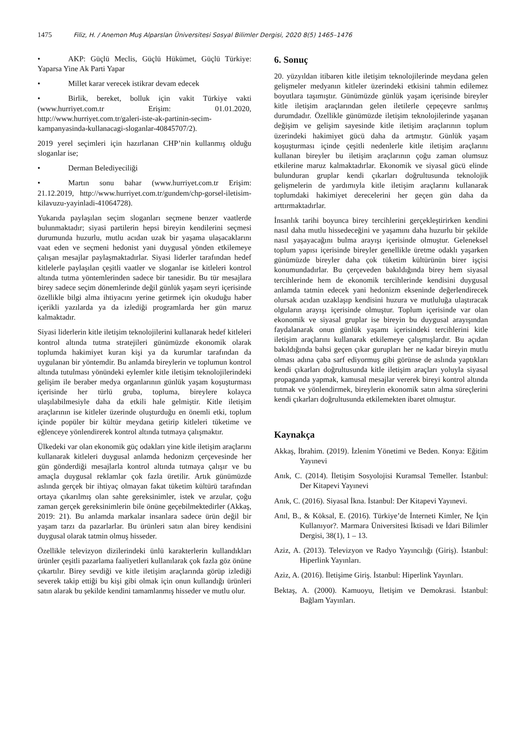1475 Filiz, H. / Anemon Muş Alparslan Üniversitesi Sosyal Bilimler Dergisi, 2020 8(5) 1465–1476
• AKP: Güçlü Meclis, Güçlü Hükümet, Güçlü Türkiye: Yaparsa Yine Ak Parti Yapar
• Millet karar verecek istikrar devam edecek
• Birlik, bereket, bolluk için vakit Türkiye vakti (www.hurriyet.com.tr Erişim: 01.01.2020, http://www.hurriyet.com.tr/galeri-iste-ak-partinin-secim-kampanyasinda-kullanacagi-sloganlar-40845707/2).
2019 yerel seçimleri için hazırlanan CHP’nin kullanmış olduğu sloganlar ise;
• Derman Belediyeciliği
• Martın sonu bahar (www.hurriyet.com.tr Erişim: 21.12.2019, http://www.hurriyet.com.tr/gundem/chp-gorsel-iletisim-kilavuzu-yayinladi-41064728).
Yukarıda paylaşılan seçim sloganları seçmene benzer vaatlerde bulunmaktadır; siyasi partilerin hepsi bireyin kendilerini seçmesi durumunda huzurlu, mutlu acıdan uzak bir yaşama ulaşacaklarını vaat eden ve seçmeni hedonist yani duygusal yönden etkilemeye çalışan mesajlar paylaşmaktadırlar. Siyasi liderler tarafından hedef kitlelerle paylaşılan çeşitli vaatler ve sloganlar ise kitleleri kontrol altında tutma yöntemlerinden sadece bir tanesidir. Bu tür mesajlara birey sadece seçim dönemlerinde değil günlük yaşam seyri içerisinde özellikle bilgi alma ihtiyacını yerine getirmek için okuduğu haber içerikli yazılarda ya da izlediği programlarda her gün maruz kalmaktadır.
Siyasi liderlerin kitle iletişim teknolojilerini kullanarak hedef kitleleri kontrol altında tutma stratejileri günümüzde ekonomik olarak toplumda hakimiyet kuran kişi ya da kurumlar tarafından da uygulanan bir yöntemdir. Bu anlamda bireylerin ve toplumun kontrol altında tutulması yönündeki eylemler kitle iletişim teknolojilerindeki gelişim ile beraber medya organlarının günlük yaşam koşuşturması içerisinde her türlü gruba, topluma, bireylere kolayca ulaşılabilmesiyle daha da etkili hale gelmiştir. Kitle iletişim araçlarının ise kitleler üzerinde oluşturduğu en önemli etki, toplum içinde popüler bir kültür meydana getirip kitleleri tüketime ve eğlenceye yönlendirerek kontrol altında tutmaya çalışmaktır.
Ülkedeki var olan ekonomik güç odakları yine kitle iletişim araçlarını kullanarak kitleleri duygusal anlamda hedonizm çerçevesinde her gün gönderdiği mesajlarla kontrol altında tutmaya çalışır ve bu amaçla duygusal reklamlar çok fazla üretilir. Artık günümüzde aslında gerçek bir ihtiyaç olmayan fakat tüketim kültürü tarafından ortaya çıkarılmış olan sahte gereksinimler, istek ve arzular, çoğu zaman gerçek gereksinimlerin bile önüne geçebilmektedirler (Akkaş, 2019: 21). Bu anlamda markalar insanlara sadece ürün değil bir yaşam tarzı da pazarlarlar. Bu ürünleri satın alan birey kendisini duygusal olarak tatmin olmuş hisseder.
Özellikle televizyon dizilerindeki ünlü karakterlerin kullandıkları ürünler çeşitli pazarlama faaliyetleri kullanılarak çok fazla göz önüne çıkartılır. Birey sevdiği ve kitle iletişim araçlarında görüp izlediği severek takip ettiği bu kişi gibi olmak için onun kullandığı ürünleri satın alarak bu şekilde kendini tamamlanmış hisseder ve mutlu olur.
6. Sonuç
20. yüzyıldan itibaren kitle iletişim teknolojilerinde meydana gelen gelişmeler medyanın kitleler üzerindeki etkisini tahmin edilemez boyutlara taşımıştır. Günümüzde günlük yaşam içerisinde bireyler kitle iletişim araçlarından gelen iletilerle çepeçevre sarılmış durumdadır. Özellikle günümüzde iletişim teknolojilerinde yaşanan değişim ve gelişim sayesinde kitle iletişim araçlarının toplum üzerindeki hakimiyet gücü daha da artmıştır. Günlük yaşam koşuşturması içinde çeşitli nedenlerle kitle iletişim araçlarını kullanan bireyler bu iletişim araçlarının çoğu zaman olumsuz etkilerine maruz kalmaktadırlar. Ekonomik ve siyasal gücü elinde bulunduran gruplar kendi çıkarları doğrultusunda teknolojik gelişmelerin de yardımıyla kitle iletişim araçlarını kullanarak toplumdaki hakimiyet derecelerini her geçen gün daha da arttırmaktadırlar.
İnsanlık tarihi boyunca birey tercihlerini gerçekleştirirken kendini nasıl daha mutlu hissedeceğini ve yaşamını daha huzurlu bir şekilde nasıl yaşayacağını bulma arayışı içerisinde olmuştur. Geleneksel toplum yapısı içerisinde bireyler genellikle üretme odaklı yaşarken günümüzde bireyler daha çok tüketim kültürünün birer işçisi konumundadırlar. Bu çerçeveden bakıldığında birey hem siyasal tercihlerinde hem de ekonomik tercihlerinde kendisini duygusal anlamda tatmin edecek yani hedonizm ekseninde değerlendirecek olursak acıdan uzaklaşıp kendisini huzura ve mutluluğa ulaştıracak olguların arayışı içerisinde olmuştur. Toplum içerisinde var olan ekonomik ve siyasal gruplar ise bireyin bu duygusal arayışından faydalanarak onun günlük yaşamı içerisindeki tercihlerini kitle iletişim araçlarını kullanarak etkilemeye çalışmışlardır. Bu açıdan bakıldığında bahsi geçen çıkar gurupları her ne kadar bireyin mutlu olması adına çaba sarf ediyormuş gibi görünse de aslında yaptıkları kendi çıkarları doğrultusunda kitle iletişim araçları yoluyla siyasal propaganda yapmak, kamusal mesajlar vererek bireyi kontrol altında tutmak ve yönlendirmek, bireylerin ekonomik satın alma süreçlerini kendi çıkarları doğrultusunda etkilemekten ibaret olmuştur.
Kaynakça
Akkaş, İbrahim. (2019). İzlenim Yönetimi ve Beden. Konya: Eğitim Yayınevi
Anık, C. (2014). İletişim Sosyolojisi Kuramsal Temeller. İstanbul: Der Kitapevi Yayınevi
Anık, C. (2016). Siyasal İkna. İstanbul: Der Kitapevi Yayınevi.
Anıl, B., & Köksal, E. (2016). Türkiye’de İnterneti Kimler, Ne İçin Kullanıyor?. Marmara Üniversitesi İktisadi ve İdari Bilimler Dergisi, 38(1), 1 – 13.
Aziz, A. (2013). Televizyon ve Radyo Yayıncılığı (Giriş). İstanbul: Hiperlink Yayınları.
Aziz, A. (2016). İletişime Giriş. İstanbul: Hiperlink Yayınları.
Bektaş, A. (2000). Kamuoyu, İletişim ve Demokrasi. İstanbul: Bağlam Yayınları.